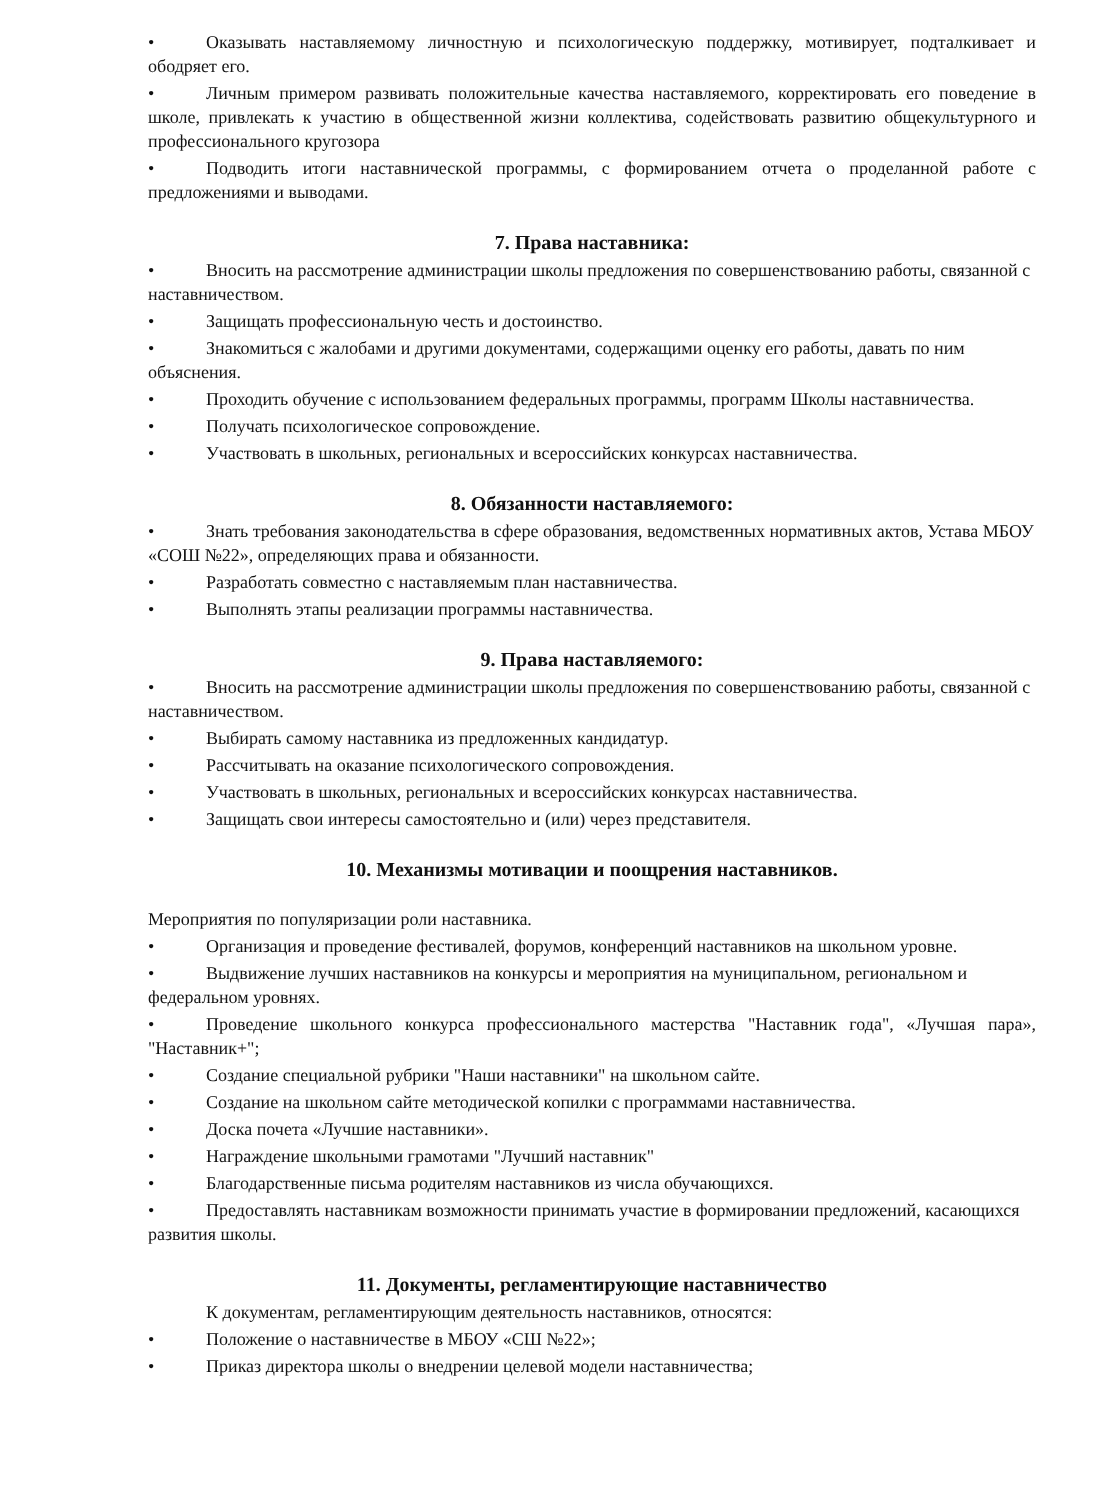• Оказывать наставляемому личностную и психологическую поддержку, мотивирует, подталкивает и ободряет его.
• Личным примером развивать положительные качества наставляемого, корректировать его поведение в школе, привлекать к участию в общественной жизни коллектива, содействовать развитию общекультурного и профессионального кругозора
• Подводить итоги наставнической программы, с формированием отчета о проделанной работе с предложениями и выводами.
7. Права наставника:
• Вносить на рассмотрение администрации школы предложения по совершенствованию работы, связанной с наставничеством.
• Защищать профессиональную честь и достоинство.
• Знакомиться с жалобами и другими документами, содержащими оценку его работы, давать по ним объяснения.
• Проходить обучение с использованием федеральных программы, программ Школы наставничества.
• Получать психологическое сопровождение.
• Участвовать в школьных, региональных и всероссийских конкурсах наставничества.
8. Обязанности наставляемого:
• Знать требования законодательства в сфере образования, ведомственных нормативных актов, Устава МБОУ «СОШ №22», определяющих права и обязанности.
• Разработать совместно с наставляемым план наставничества.
• Выполнять этапы реализации программы наставничества.
9. Права наставляемого:
• Вносить на рассмотрение администрации школы предложения по совершенствованию работы, связанной с наставничеством.
• Выбирать самому наставника из предложенных кандидатур.
• Рассчитывать на оказание психологического сопровождения.
• Участвовать в школьных, региональных и всероссийских конкурсах наставничества.
• Защищать свои интересы самостоятельно и (или) через представителя.
10. Механизмы мотивации и поощрения наставников.
Мероприятия по популяризации роли наставника.
• Организация и проведение фестивалей, форумов, конференций наставников на школьном уровне.
• Выдвижение лучших наставников на конкурсы и мероприятия на муниципальном, региональном и федеральном уровнях.
• Проведение школьного конкурса профессионального мастерства "Наставник года", «Лучшая пара», "Наставник+";
• Создание специальной рубрики "Наши наставники" на школьном сайте.
• Создание на школьном сайте методической копилки с программами наставничества.
• Доска почета «Лучшие наставники».
• Награждение школьными грамотами "Лучший наставник"
• Благодарственные письма родителям наставников из числа обучающихся.
• Предоставлять наставникам возможности принимать участие в формировании предложений, касающихся развития школы.
11. Документы, регламентирующие наставничество
К документам, регламентирующим деятельность наставников, относятся:
• Положение о наставничестве в МБОУ «СШ №22»;
• Приказ директора школы о внедрении целевой модели наставничества;